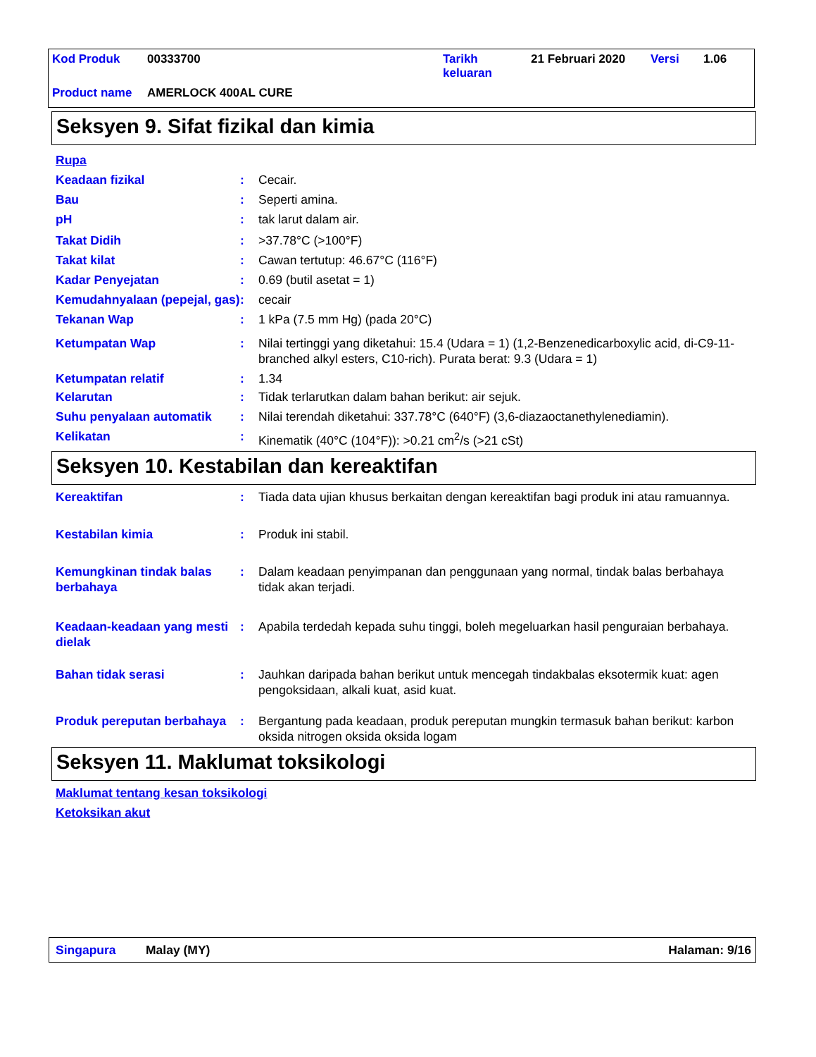| Kod Produk | 00333700 | Tarikh keluaran | 21 Februari 2020 | Versi | 1.06 |
| Product name | AMERLOCK 400AL CURE | | | | |
Seksyen 9. Sifat fizikal dan kimia
Rupa
Keadaan fizikal : Cecair.
Bau : Seperti amina.
pH : tak larut dalam air.
Takat Didih : >37.78°C (>100°F)
Takat kilat : Cawan tertutup: 46.67°C (116°F)
Kadar Penyejatan : 0.69 (butil asetat = 1)
Kemudahnyalaan (pepejal, gas)
: cecair
Tekanan Wap : 1 kPa (7.5 mm Hg) (pada 20°C)
Ketumpatan Wap : Nilai tertinggi yang diketahui: 15.4 (Udara = 1) (1,2-Benzenedicarboxylic acid, di-C9-11-branched alkyl esters, C10-rich). Purata berat: 9.3 (Udara = 1)
Ketumpatan relatif : 1.34
Kelarutan : Tidak terlarutkan dalam bahan berikut: air sejuk.
Suhu penyalaan automatik : Nilai terendah diketahui: 337.78°C (640°F) (3,6-diazaoctanethylenediamin).
Kelikatan : Kinematik (40°C (104°F)): >0.21 cm<sup>2</sup>/s (>21 cSt)
Seksyen 10. Kestabilan dan kereaktifan
Kereaktifan : Tiada data ujian khusus berkaitan dengan kereaktifan bagi produk ini atau ramuannya.
Kestabilan kimia : Produk ini stabil.
Kemungkinan tindak balas berbahaya
: Dalam keadaan penyimpanan dan penggunaan yang normal, tindak balas berbahaya tidak akan terjadi.
Keadaan-keadaan yang mesti dielak
: Apabila terdedah kepada suhu tinggi, boleh megeluarkan hasil penguraian berbahaya.
Bahan tidak serasi : Jauhkan daripada bahan berikut untuk mencegah tindakbalas eksotermik kuat: agen pengoksidaan, alkali kuat, asid kuat.
Produk pereputan berbahaya
: Bergantung pada keadaan, produk pereputan mungkin termasuk bahan berikut: karbon oksida nitrogen oksida oksida logam
Seksyen 11. Maklumat toksikologi
Maklumat tentang kesan toksikologi
Ketoksikan akut
Singapura Malay (MY) Halaman: 9/16